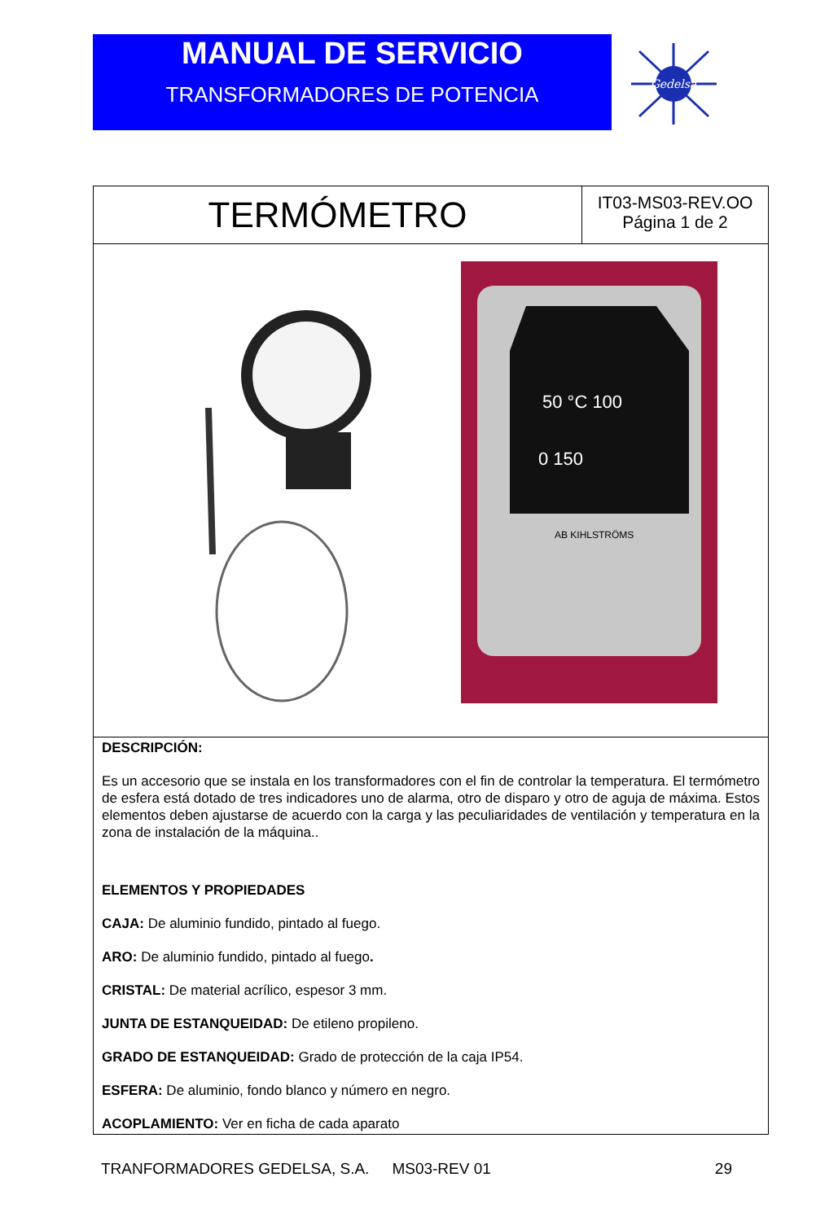MANUAL DE SERVICIO
TRANSFORMADORES DE POTENCIA
Gedelsa
| TERMÓMETRO | IT03-MS03-REV.OO Página 1 de 2 |
| 50 °C 100 0 150 AB KIHLSTRÖMS | |
| DESCRIPCIÓN: Es un accesorio que se instala en los transformadores con el fin de controlar la temperatura. El termómetro de esfera está dotado de tres indicadores uno de alarma, otro de disparo y otro de aguja de máxima. Estos elementos deben ajustarse de acuerdo con la carga y las peculiaridades de ventilación y temperatura en la zona de instalación de la máquina.. ELEMENTOS Y PROPIEDADES CAJA: De aluminio fundido, pintado al fuego. ARO: De aluminio fundido, pintado al fuego . CRISTAL: De material acrílico, espesor 3 mm. JUNTA DE ESTANQUEIDAD: De etileno propileno. GRADO DE ESTANQUEIDAD: Grado de protección de la caja IP54. ESFERA: De aluminio, fondo blanco y número en negro. ACOPLAMIENTO: Ver en ficha de cada aparato | |
TRANFORMADORES GEDELSA, S.A. MS03-REV 01 29